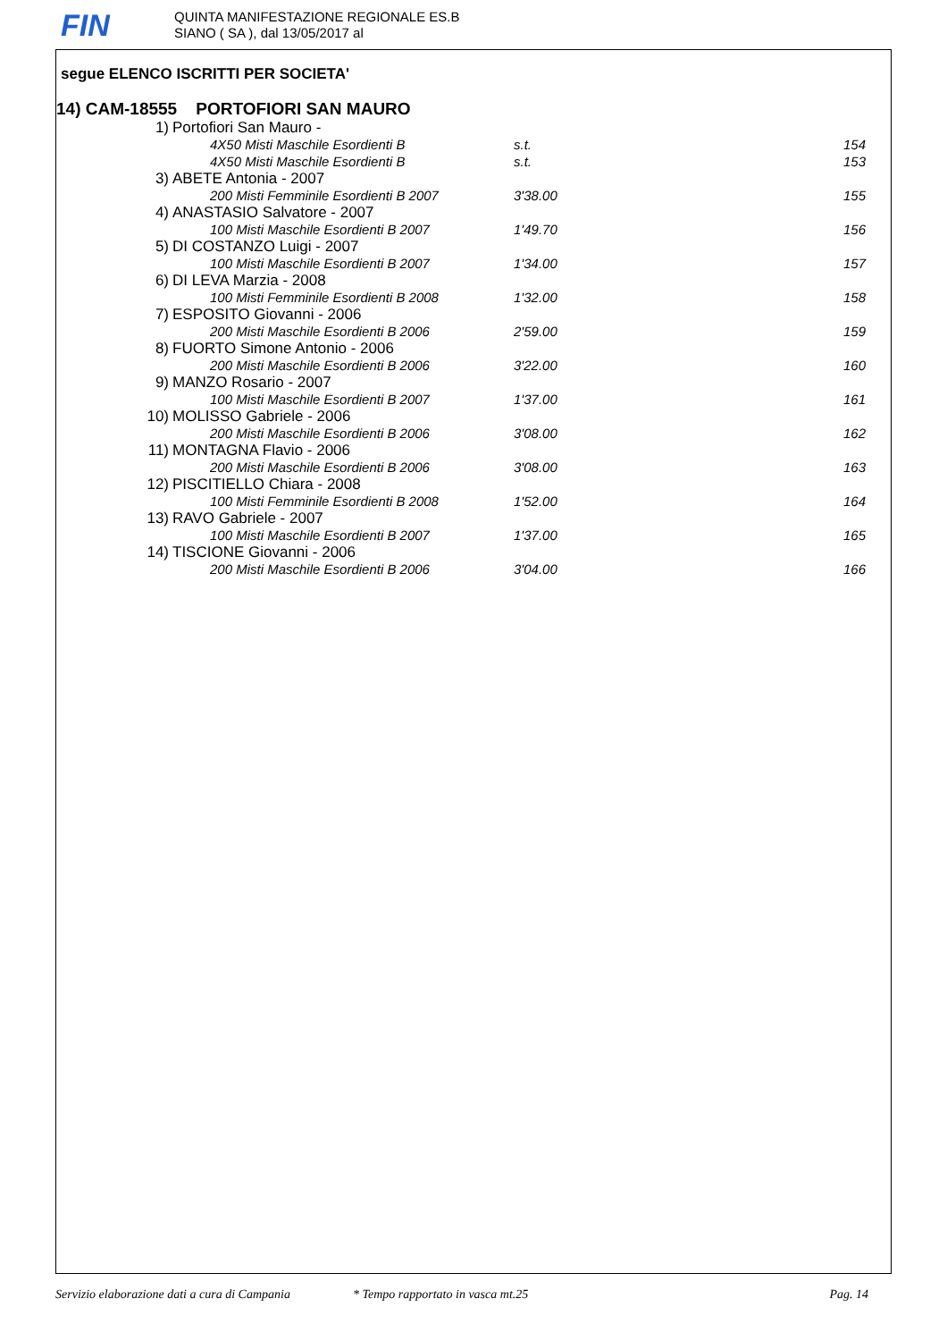FIN
QUINTA MANIFESTAZIONE REGIONALE ES.B
SIANO ( SA ), dal 13/05/2017 al
segue ELENCO ISCRITTI PER SOCIETA'
14) CAM-18555 PORTOFIORI SAN MAURO
| 1) | Portofiori San Mauro - | | |
| | 4X50 Misti Maschile Esordienti B | s.t. | 154 |
| | 4X50 Misti Maschile Esordienti B | s.t. | 153 |
| 3) | ABETE Antonia - 2007 | | |
| | 200 Misti Femminile Esordienti B 2007 | 3'38.00 | 155 |
| 4) | ANASTASIO Salvatore - 2007 | | |
| | 100 Misti Maschile Esordienti B 2007 | 1'49.70 | 156 |
| 5) | DI COSTANZO Luigi - 2007 | | |
| | 100 Misti Maschile Esordienti B 2007 | 1'34.00 | 157 |
| 6) | DI LEVA Marzia - 2008 | | |
| | 100 Misti Femminile Esordienti B 2008 | 1'32.00 | 158 |
| 7) | ESPOSITO Giovanni - 2006 | | |
| | 200 Misti Maschile Esordienti B 2006 | 2'59.00 | 159 |
| 8) | FUORTO Simone Antonio - 2006 | | |
| | 200 Misti Maschile Esordienti B 2006 | 3'22.00 | 160 |
| 9) | MANZO Rosario - 2007 | | |
| | 100 Misti Maschile Esordienti B 2007 | 1'37.00 | 161 |
| 10) | MOLISSO Gabriele - 2006 | | |
| | 200 Misti Maschile Esordienti B 2006 | 3'08.00 | 162 |
| 11) | MONTAGNA Flavio - 2006 | | |
| | 200 Misti Maschile Esordienti B 2006 | 3'08.00 | 163 |
| 12) | PISCITIELLO Chiara - 2008 | | |
| | 100 Misti Femminile Esordienti B 2008 | 1'52.00 | 164 |
| 13) | RAVO Gabriele - 2007 | | |
| | 100 Misti Maschile Esordienti B 2007 | 1'37.00 | 165 |
| 14) | TISCIONE Giovanni - 2006 | | |
| | 200 Misti Maschile Esordienti B 2006 | 3'04.00 | 166 |
Servizio elaborazione dati a cura di Campania * Tempo rapportato in vasca mt.25 Pag. 14